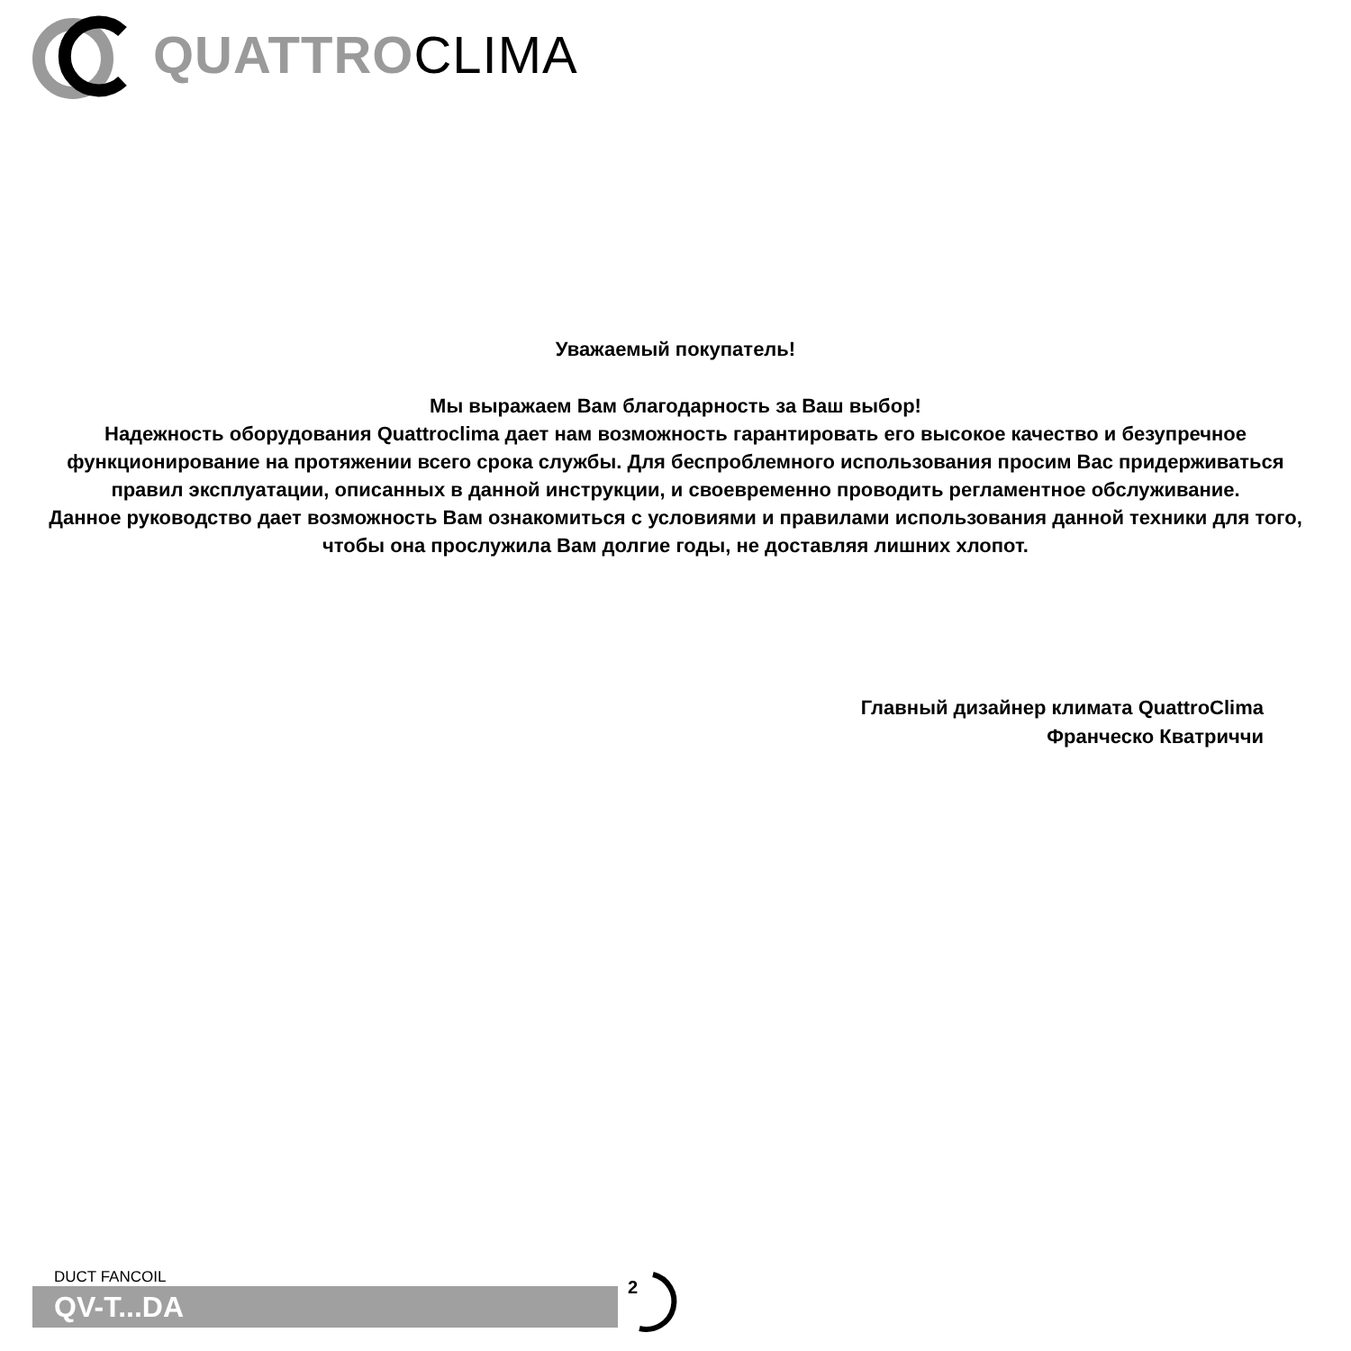QUATTROCLIMA
Уважаемый покупатель!
Мы выражаем Вам благодарность за Ваш выбор!
Надежность оборудования Quattroclima дает нам возможность гарантировать его высокое качество и безупречное функционирование на протяжении всего срока службы. Для беспроблемного использования просим Вас придерживаться правил эксплуатации, описанных в данной инструкции, и своевременно проводить регламентное обслуживание.
Данное руководство дает возможность Вам ознакомиться с условиями и правилами использования данной техники для того, чтобы она прослужила Вам долгие годы, не доставляя лишних хлопот.
Главный дизайнер климата QuattroClima
Франческо Кватриччи
DUCT FANCOIL
QV-T...DA
2